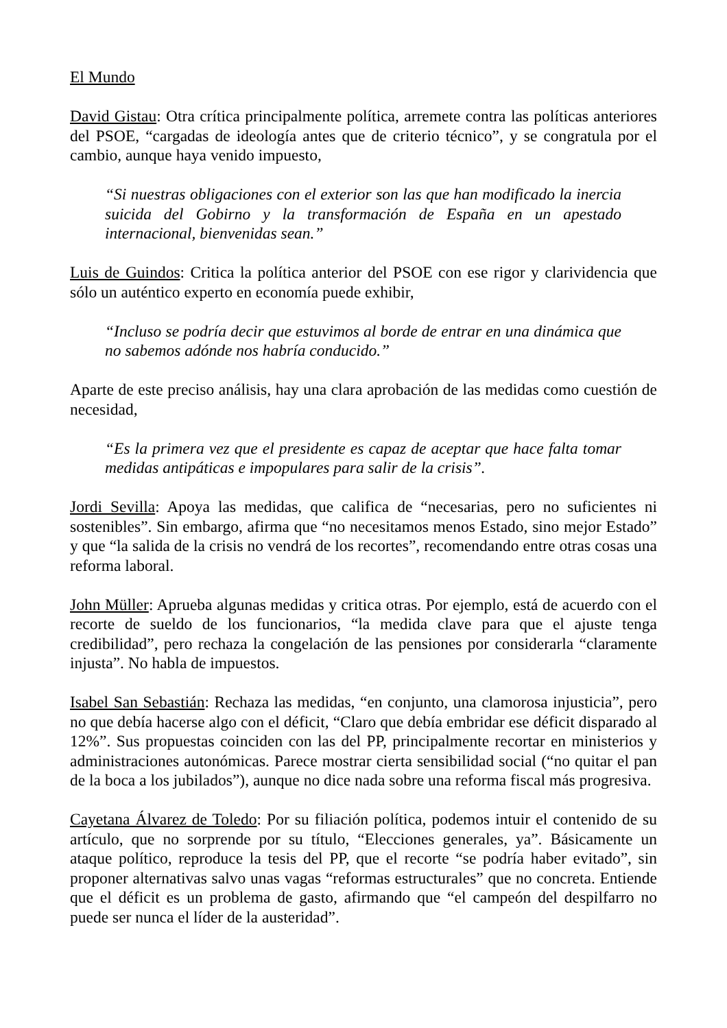El Mundo
David Gistau: Otra crítica principalmente política, arremete contra las políticas anteriores del PSOE, “cargadas de ideología antes que de criterio técnico”, y se congratula por el cambio, aunque haya venido impuesto,
“Si nuestras obligaciones con el exterior son las que han modificado la inercia suicida del Gobirno y la transformación de España en un apestado internacional, bienvenidas sean.”
Luis de Guindos: Critica la política anterior del PSOE con ese rigor y clarividencia que sólo un auténtico experto en economía puede exhibir,
“Incluso se podría decir que estuvimos al borde de entrar en una dinámica que no sabemos adónde nos habría conducido.”
Aparte de este preciso análisis, hay una clara aprobación de las medidas como cuestión de necesidad,
“Es la primera vez que el presidente es capaz de aceptar que hace falta tomar medidas antipáticas e impopulares para salir de la crisis”.
Jordi Sevilla: Apoya las medidas, que califica de “necesarias, pero no suficientes ni sostenibles”. Sin embargo, afirma que “no necesitamos menos Estado, sino mejor Estado” y que “la salida de la crisis no vendrá de los recortes”, recomendando entre otras cosas una reforma laboral.
John Müller: Aprueba algunas medidas y critica otras. Por ejemplo, está de acuerdo con el recorte de sueldo de los funcionarios, “la medida clave para que el ajuste tenga credibilidad”, pero rechaza la congelación de las pensiones por considerarla “claramente injusta”. No habla de impuestos.
Isabel San Sebastián: Rechaza las medidas, “en conjunto, una clamorosa injusticia”, pero no que debía hacerse algo con el déficit, “Claro que debía embridar ese déficit disparado al 12%”. Sus propuestas coinciden con las del PP, principalmente recortar en ministerios y administraciones autonómicas. Parece mostrar cierta sensibilidad social (“no quitar el pan de la boca a los jubilados”), aunque no dice nada sobre una reforma fiscal más progresiva.
Cayetana Álvarez de Toledo: Por su filiación política, podemos intuir el contenido de su artículo, que no sorprende por su título, “Elecciones generales, ya”. Básicamente un ataque político, reproduce la tesis del PP, que el recorte “se podría haber evitado”, sin proponer alternativas salvo unas vagas “reformas estructurales” que no concreta. Entiende que el déficit es un problema de gasto, afirmando que “el campeón del despilfarro no puede ser nunca el líder de la austeridad”.